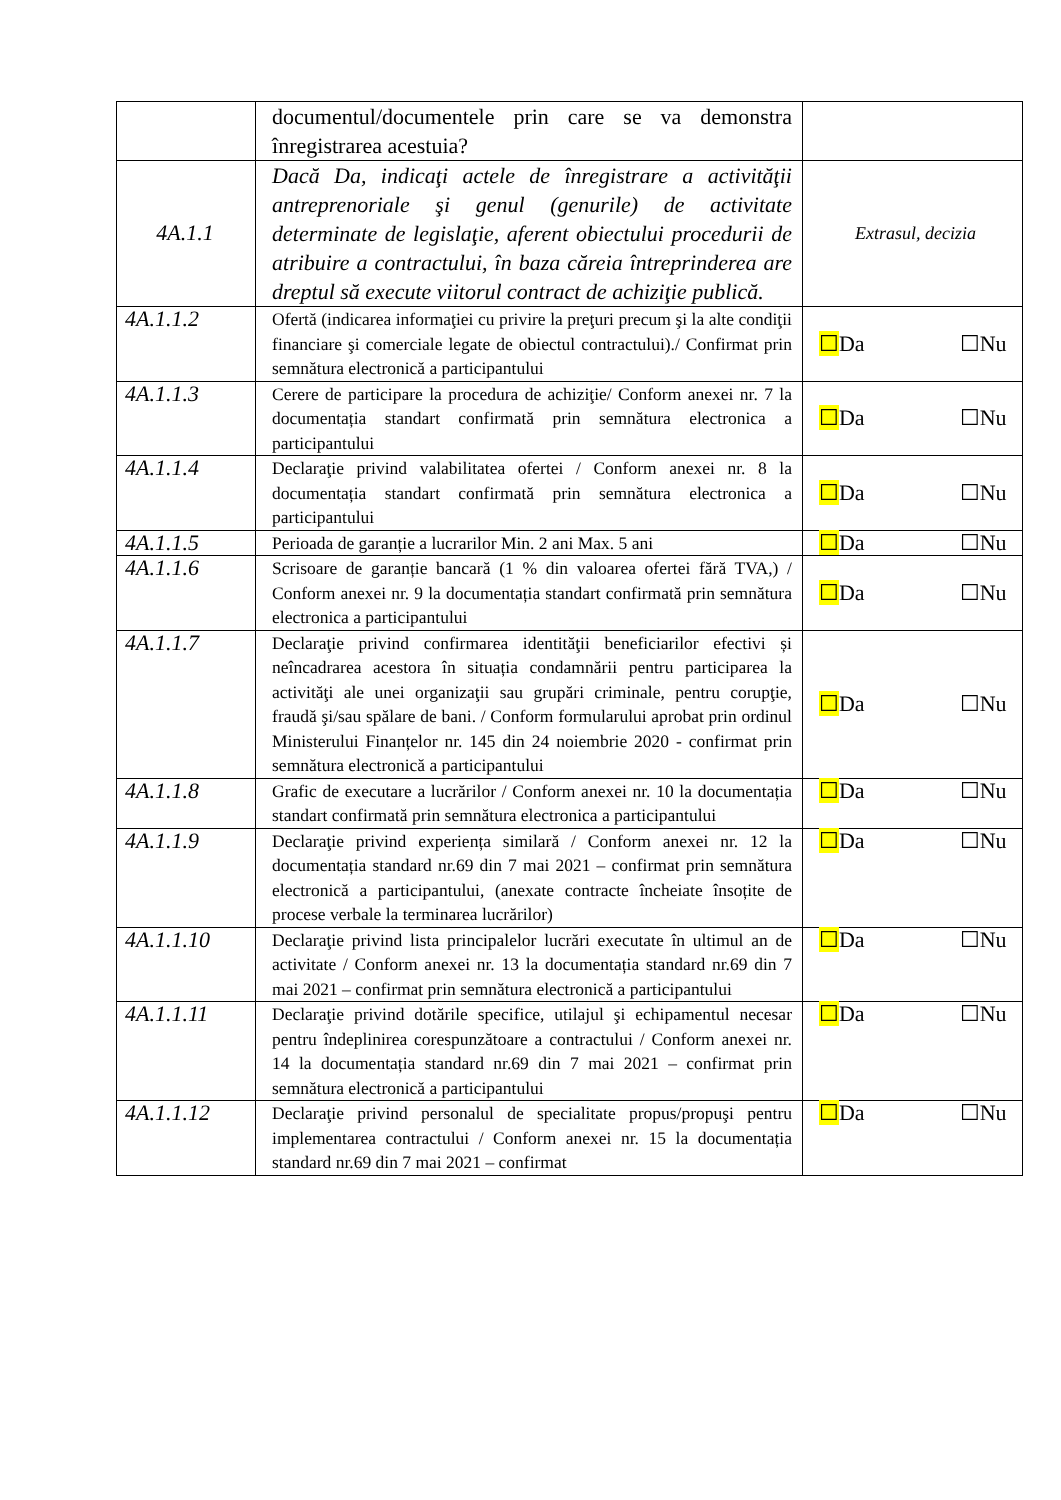| | documentul/documentele prin care se va demonstra înregistrarea acestuia? | |
| 4A.1.1 | Dacă Da, indicaţi actele de înregistrare a activităţii antreprenoriale şi genul (genurile) de activitate determinate de legislaţie, aferent obiectului procedurii de atribuire a contractului, în baza căreia întreprinderea are dreptul să execute viitorul contract de achiziţie publică. | Extrasul, decizia |
| 4A.1.1.2 | Ofertă (indicarea informaţiei cu privire la preţuri precum şi la alte condiţii financiare şi comerciale legate de obiectul contractului)./ Confirmat prin semnătura electronică a participantului | ☐ Da ☐Nu |
| 4A.1.1.3 | Cerere de participare la procedura de achiziţie/ Conform anexei nr. 7 la documentația standart confirmată prin semnătura electronica a participantului | ☐ Da ☐Nu |
| 4A.1.1.4 | Declaraţie privind valabilitatea ofertei / Conform anexei nr. 8 la documentația standart confirmată prin semnătura electronica a participantului | ☐ Da ☐Nu |
| 4A.1.1.5 | Perioada de garanție a lucrarilor Min. 2 ani Max. 5 ani | ☐ Da ☐Nu |
| 4A.1.1.6 | Scrisoare de garanție bancară (1 % din valoarea ofertei fără TVA,) / Conform anexei nr. 9 la documentația standart confirmată prin semnătura electronica a participantului | ☐ Da ☐Nu |
| 4A.1.1.7 | Declaraţie privind confirmarea identităţii beneficiarilor efectivi și neîncadrarea acestora în situația condamnării pentru participarea la activităţi ale unei organizaţii sau grupări criminale, pentru corupţie, fraudă şi/sau spălare de bani. / Conform formularului aprobat prin ordinul Ministerului Finanțelor nr. 145 din 24 noiembrie 2020 - confirmat prin semnătura electronică a participantului | ☐ Da ☐Nu |
| 4A.1.1.8 | Grafic de executare a lucrărilor / Conform anexei nr. 10 la documentația standart confirmată prin semnătura electronica a participantului | ☐ Da ☐Nu |
| 4A.1.1.9 | Declaraţie privind experiența similară / Conform anexei nr. 12 la documentația standard nr.69 din 7 mai 2021 – confirmat prin semnătura electronică a participantului, (anexate contracte încheiate însoțite de procese verbale la terminarea lucrărilor) | ☐ Da ☐Nu |
| 4A.1.1.10 | Declaraţie privind lista principalelor lucrări executate în ultimul an de activitate / Conform anexei nr. 13 la documentația standard nr.69 din 7 mai 2021 – confirmat prin semnătura electronică a participantului | ☐ Da ☐Nu |
| 4A.1.1.11 | Declaraţie privind dotările specifice, utilajul şi echipamentul necesar pentru îndeplinirea corespunzătoare a contractului / Conform anexei nr. 14 la documentația standard nr.69 din 7 mai 2021 – confirmat prin semnătura electronică a participantului | ☐ Da ☐Nu |
| 4A.1.1.12 | Declaraţie privind personalul de specialitate propus/propuşi pentru implementarea contractului / Conform anexei nr. 15 la documentația standard nr.69 din 7 mai 2021 – confirmat | ☐ Da ☐Nu |